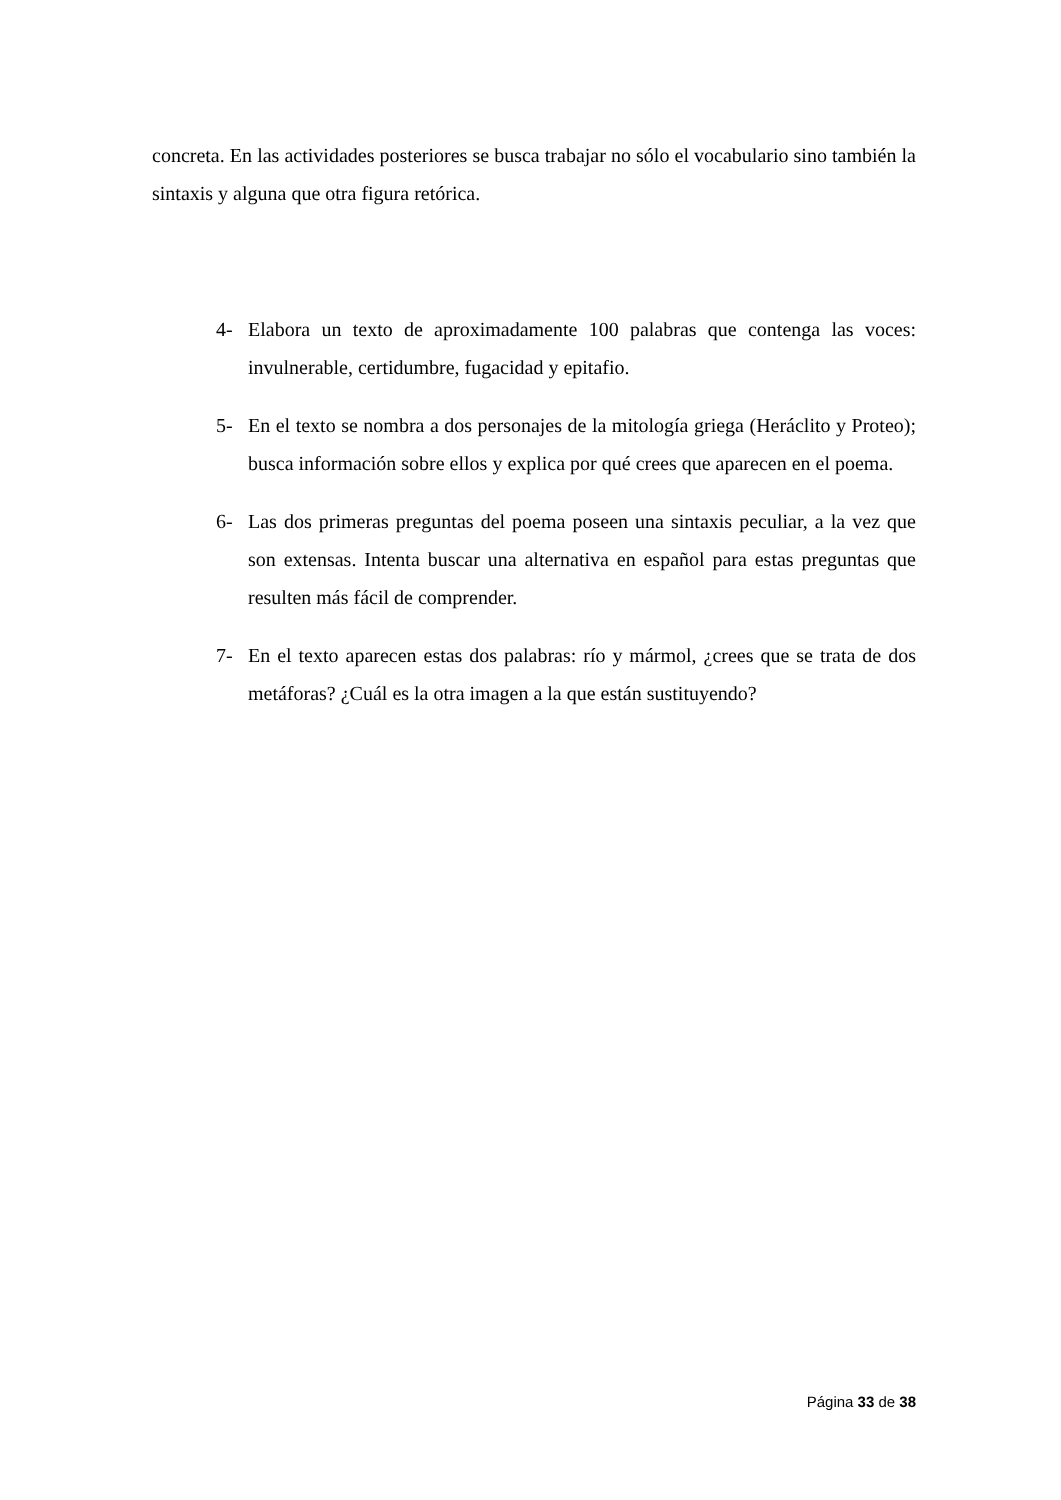concreta. En las actividades posteriores se busca trabajar no sólo el vocabulario sino también la sintaxis y alguna que otra figura retórica.
4- Elabora un texto de aproximadamente 100 palabras que contenga las voces: invulnerable, certidumbre, fugacidad y epitafio.
5- En el texto se nombra a dos personajes de la mitología griega (Heráclito y Proteo); busca información sobre ellos y explica por qué crees que aparecen en el poema.
6- Las dos primeras preguntas del poema poseen una sintaxis peculiar, a la vez que son extensas. Intenta buscar una alternativa en español para estas preguntas que resulten más fácil de comprender.
7- En el texto aparecen estas dos palabras: río y mármol, ¿crees que se trata de dos metáforas? ¿Cuál es la otra imagen a la que están sustituyendo?
Página 33 de 38